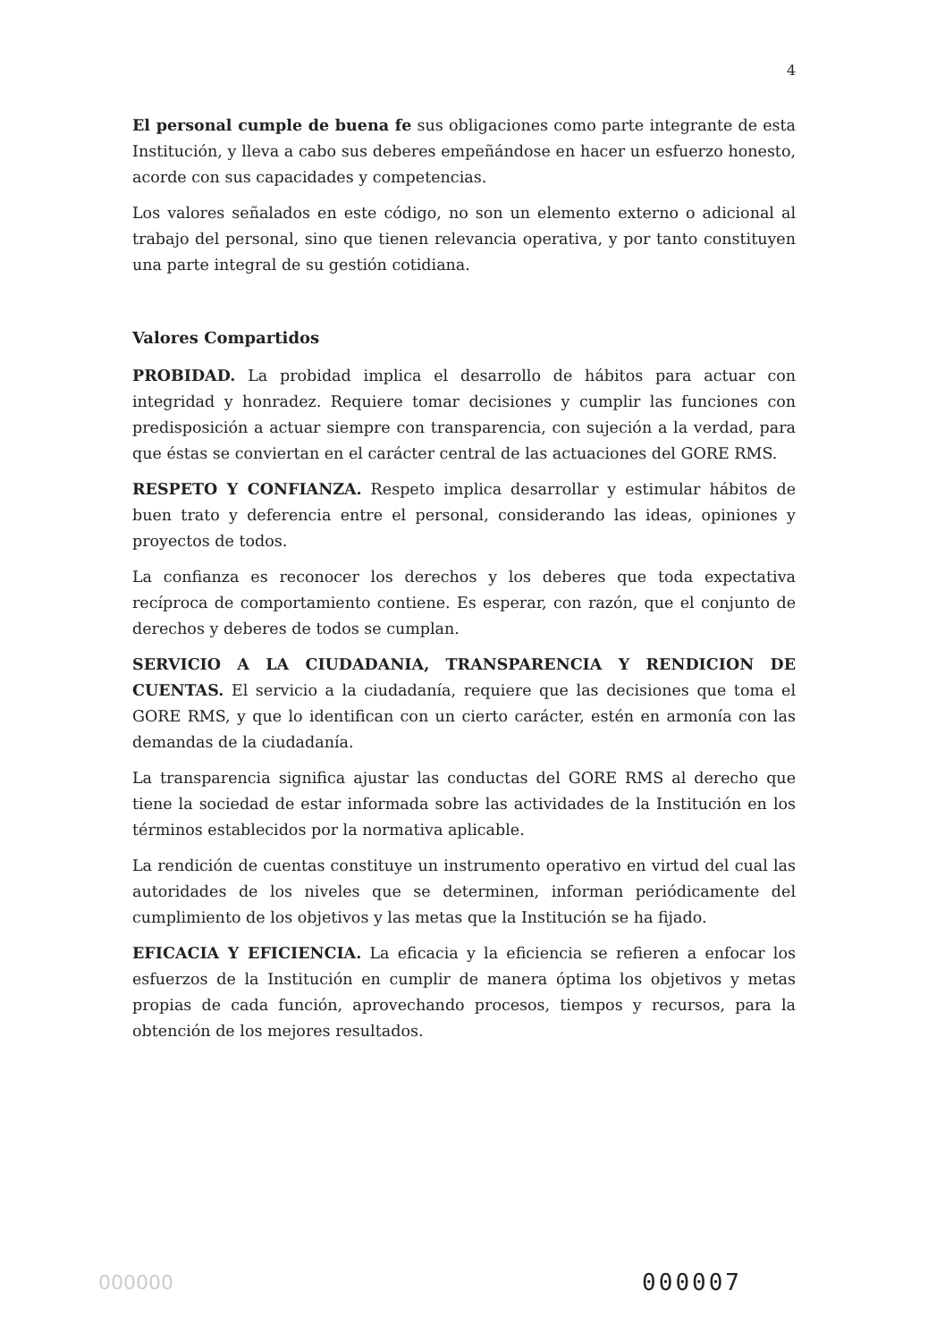4
El personal cumple de buena fe sus obligaciones como parte integrante de esta Institución, y lleva a cabo sus deberes empeñándose en hacer un esfuerzo honesto, acorde con sus capacidades y competencias.
Los valores señalados en este código, no son un elemento externo o adicional al trabajo del personal, sino que tienen relevancia operativa, y por tanto constituyen una parte integral de su gestión cotidiana.
Valores Compartidos
PROBIDAD. La probidad implica el desarrollo de hábitos para actuar con integridad y honradez. Requiere tomar decisiones y cumplir las funciones con predisposición a actuar siempre con transparencia, con sujeción a la verdad, para que éstas se conviertan en el carácter central de las actuaciones del GORE RMS.
RESPETO Y CONFIANZA. Respeto implica desarrollar y estimular hábitos de buen trato y deferencia entre el personal, considerando las ideas, opiniones y proyectos de todos.
La confianza es reconocer los derechos y los deberes que toda expectativa recíproca de comportamiento contiene. Es esperar, con razón, que el conjunto de derechos y deberes de todos se cumplan.
SERVICIO A LA CIUDADANIA, TRANSPARENCIA Y RENDICION DE CUENTAS. El servicio a la ciudadanía, requiere que las decisiones que toma el GORE RMS, y que lo identifican con un cierto carácter, estén en armonía con las demandas de la ciudadanía.
La transparencia significa ajustar las conductas del GORE RMS al derecho que tiene la sociedad de estar informada sobre las actividades de la Institución en los términos establecidos por la normativa aplicable.
La rendición de cuentas constituye un instrumento operativo en virtud del cual las autoridades de los niveles que se determinen, informan periódicamente del cumplimiento de los objetivos y las metas que la Institución se ha fijado.
EFICACIA Y EFICIENCIA. La eficacia y la eficiencia se refieren a enfocar los esfuerzos de la Institución en cumplir de manera óptima los objetivos y metas propias de cada función, aprovechando procesos, tiempos y recursos, para la obtención de los mejores resultados.
000000 000007